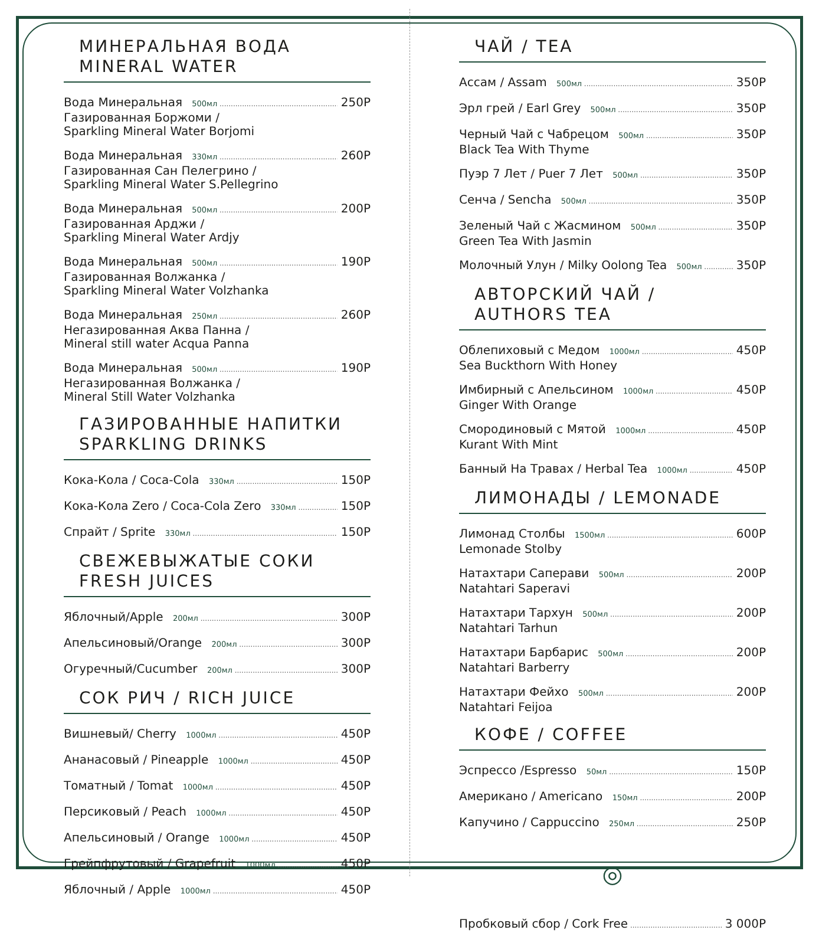МИНЕРАЛЬНАЯ ВОДА
MINERAL WATER
Вода Минеральная 500мл 250Р
Газированная Боржоми /
Sparkling Mineral Water Borjomi
Вода Минеральная 330мл 260Р
Газированная Сан Пелегрино /
Sparkling Mineral Water S.Pellegrino
Вода Минеральная 500мл 200Р
Газированная Арджи /
Sparkling Mineral Water Ardjy
Вода Минеральная 500мл 190Р
Газированная Волжанка /
Sparkling Mineral Water Volzhanka
Вода Минеральная 250мл 260Р
Негазированная Аква Панна /
Mineral still water Acqua Panna
Вода Минеральная 500мл 190Р
Негазированная Волжанка /
Mineral Still Water Volzhanka
ГАЗИРОВАННЫЕ НАПИТКИ
SPARKLING DRINKS
Кока-Кола / Coca-Cola 330мл 150Р
Кока-Кола Zero / Coca-Cola Zero 330мл 150Р
Спрайт / Sprite 330мл 150Р
СВЕЖЕВЫЖАТЫЕ СОКИ
FRESH JUICES
Яблочный/Apple 200мл 300Р
Апельсиновый/Orange 200мл 300Р
Огуречный/Cucumber 200мл 300Р
СОК РИЧ / RICH JUICE
Вишневый/ Cherry 1000мл 450Р
Ананасовый / Pineapple 1000мл 450Р
Томатный / Tomat 1000мл 450Р
Персиковый / Peach 1000мл 450Р
Апельсиновый / Orange 1000мл 450Р
Грейпфрутовый / Grapefruit 1000мл 450Р
Яблочный / Apple 1000мл 450Р
ЧАЙ / TEA
Ассам / Assam 500мл 350Р
Эрл грей / Earl Grey 500мл 350Р
Черный Чай с Чабрецом 500мл 350Р
Black Tea With Thyme
Пуэр 7 Лет / Puer 7 Лет 500мл 350Р
Сенча / Sencha 500мл 350Р
Зеленый Чай с Жасмином 500мл 350Р
Green Tea With Jasmin
Молочный Улун / Milky Oolong Tea 500мл 350Р
АВТОРСКИЙ ЧАЙ / AUTHORS TEA
Облепиховый с Медом 1000мл 450Р
Sea Buckthorn With Honey
Имбирный с Апельсином 1000мл 450Р
Ginger With Orange
Смородиновый с Мятой 1000мл 450Р
Kurant With Mint
Банный На Травах / Herbal Tea 1000мл 450Р
ЛИМОНАДЫ / LEMONADE
Лимонад Столбы 1500мл 600Р
Lemonade Stolby
Натахтари Саперави 500мл 200Р
Natahtari Saperavi
Натахтари Тархун 500мл 200Р
Natahtari Tarhun
Натахтари Барбарис 500мл 200Р
Natahtari Barberry
Натахтари Фейхо 500мл 200Р
Natahtari Feijoa
КОФЕ / COFFEE
Эспрессо /Espresso 50мл 150Р
Американо / Americano 150мл 200Р
Капучино / Cappuccino 250мл 250Р
◎
Пробковый сбор / Cork Free 3 000Р